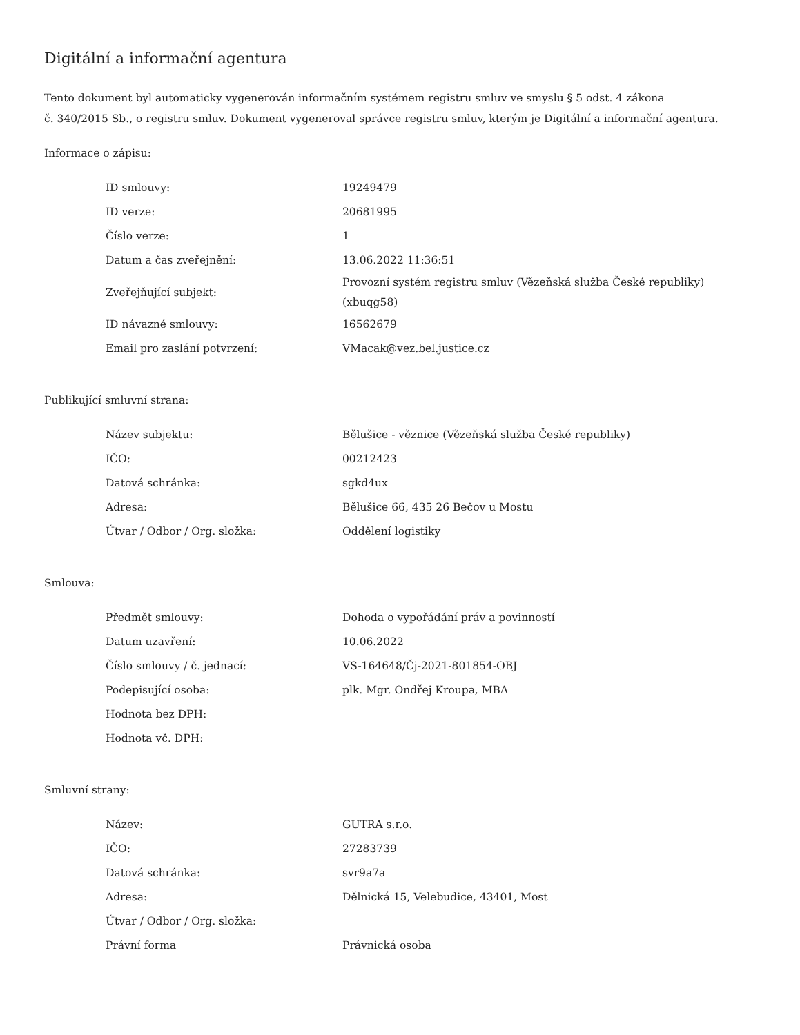Digitální a informační agentura
Tento dokument byl automaticky vygenerován informačním systémem registru smluv ve smyslu § 5 odst. 4 zákona
č. 340/2015 Sb., o registru smluv. Dokument vygeneroval správce registru smluv, kterým je Digitální a informační agentura.
Informace o zápisu:
| ID smlouvy: | 19249479 |
| ID verze: | 20681995 |
| Číslo verze: | 1 |
| Datum a čas zveřejnění: | 13.06.2022 11:36:51 |
| Zveřejňující subjekt: | Provozní systém registru smluv (Vězeňská služba České republiky) (xbuqg58) |
| ID návazné smlouvy: | 16562679 |
| Email pro zaslání potvrzení: | VMacak@vez.bel.justice.cz |
Publikující smluvní strana:
| Název subjektu: | Bělušice - věznice (Vězeňská služba České republiky) |
| IČO: | 00212423 |
| Datová schránka: | sgkd4ux |
| Adresa: | Bělušice 66, 435 26 Bečov u Mostu |
| Útvar / Odbor / Org. složka: | Oddělení logistiky |
Smlouva:
| Předmět smlouvy: | Dohoda o vypořádání práv a povinností |
| Datum uzavření: | 10.06.2022 |
| Číslo smlouvy / č. jednací: | VS-164648/Čj-2021-801854-OBJ |
| Podepisující osoba: | plk. Mgr. Ondřej Kroupa, MBA |
| Hodnota bez DPH: | |
| Hodnota vč. DPH: | |
Smluvní strany:
| Název: | GUTRA s.r.o. |
| IČO: | 27283739 |
| Datová schránka: | svr9a7a |
| Adresa: | Dělnická 15, Velebudice, 43401, Most |
| Útvar / Odbor / Org. složka: | |
| Právní forma | Právnická osoba |